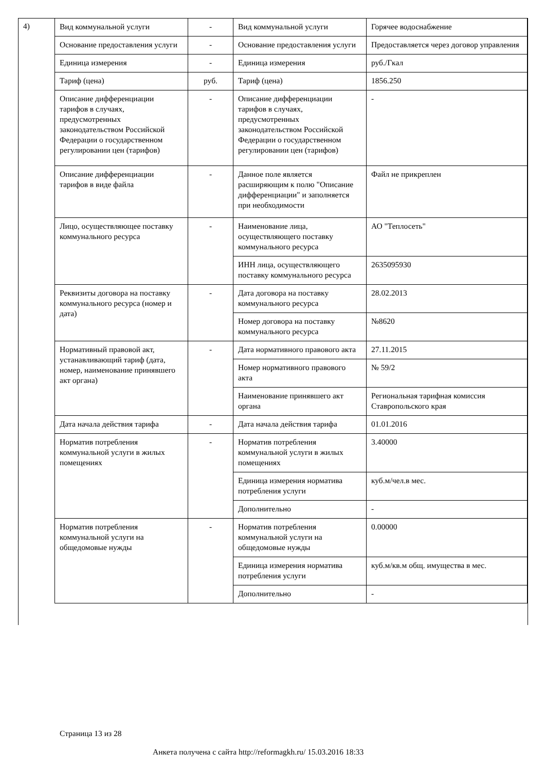4)
| Вид коммунальной услуги | - | Вид коммунальной услуги | Горячее водоснабжение |
| Основание предоставления услуги | - | Основание предоставления услуги | Предоставляется через договор управления |
| Единица измерения | - | Единица измерения | руб./Гкал |
| Тариф (цена) | руб. | Тариф (цена) | 1856.250 |
| Описание дифференциации тарифов в случаях, предусмотренных законодательством Российской Федерации о государственном регулировании цен (тарифов) | - | Описание дифференциации тарифов в случаях, предусмотренных законодательством Российской Федерации о государственном регулировании цен (тарифов) | - |
| Описание дифференциации тарифов в виде файла | - | Данное поле является расширяющим к полю "Описание дифференциации" и заполняется при необходимости | Файл не прикреплен |
| Лицо, осуществляющее поставку коммунального ресурса | - | Наименование лица, осуществляющего поставку коммунального ресурса | АО "Теплосеть" |
| | | ИНН лица, осуществляющего поставку коммунального ресурса | 2635095930 |
| Реквизиты договора на поставку коммунального ресурса (номер и дата) | - | Дата договора на поставку коммунального ресурса | 28.02.2013 |
| | | Номер договора на поставку коммунального ресурса | №8620 |
| Нормативный правовой акт, устанавливающий тариф (дата, номер, наименование принявшего акт органа) | - | Дата нормативного правового акта | 27.11.2015 |
| | | Номер нормативного правового акта | № 59/2 |
| | | Наименование принявшего акт органа | Региональная тарифная комиссия Ставропольского края |
| Дата начала действия тарифа | - | Дата начала действия тарифа | 01.01.2016 |
| Норматив потребления коммунальной услуги в жилых помещениях | - | Норматив потребления коммунальной услуги в жилых помещениях | 3.40000 |
| | | Единица измерения норматива потребления услуги | куб.м/чел.в мес. |
| | | Дополнительно | - |
| Норматив потребления коммунальной услуги на общедомовые нужды | - | Норматив потребления коммунальной услуги на общедомовые нужды | 0.00000 |
| | | Единица измерения норматива потребления услуги | куб.м/кв.м общ. имущества в мес. |
| | | Дополнительно | - |
Страница 13 из 28
Анкета получена с сайта http://reformagkh.ru/ 15.03.2016 18:33